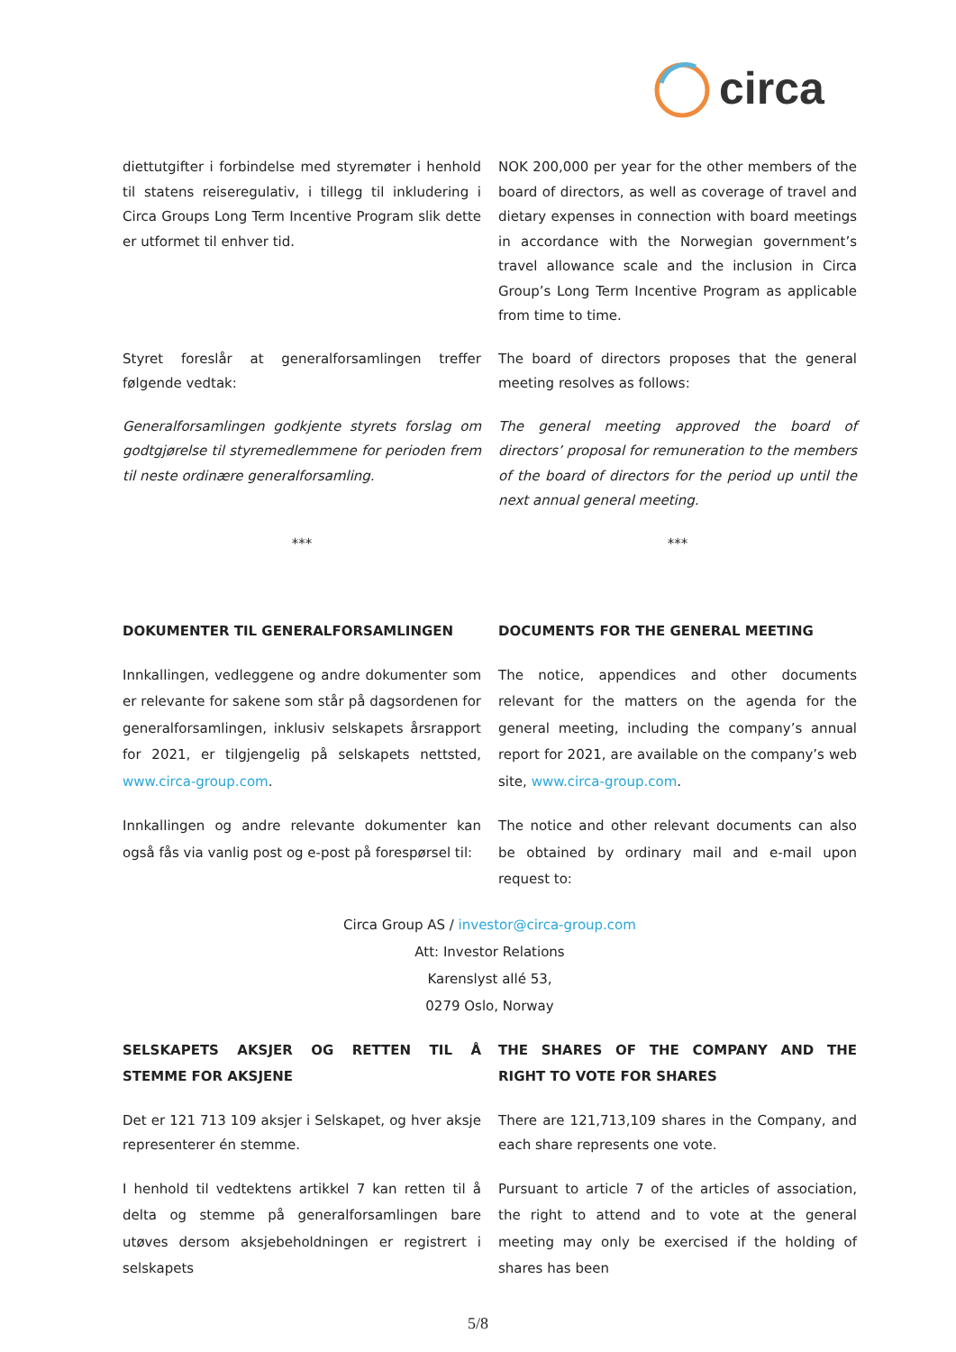circa
diettutgifter i forbindelse med styremøter i henhold til statens reiseregulativ, i tillegg til inkludering i Circa Groups Long Term Incentive Program slik dette er utformet til enhver tid.
NOK 200,000 per year for the other members of the board of directors, as well as coverage of travel and dietary expenses in connection with board meetings in accordance with the Norwegian government’s travel allowance scale and the inclusion in Circa Group’s Long Term Incentive Program as applicable from time to time.
Styret foreslår at generalforsamlingen treffer følgende vedtak:
The board of directors proposes that the general meeting resolves as follows:
Generalforsamlingen godkjente styrets forslag om godtgjørelse til styremedlemmene for perioden frem til neste ordinære generalforsamling.
The general meeting approved the board of directors’ proposal for remuneration to the members of the board of directors for the period up until the next annual general meeting.
*** ***
DOKUMENTER TIL GENERALFORSAMLINGEN DOCUMENTS FOR THE GENERAL MEETING
Innkallingen, vedleggene og andre dokumenter som er relevante for sakene som står på dagsordenen for generalforsamlingen, inklusiv selskapets årsrapport for 2021, er tilgjengelig på selskapets nettsted, www.circa-group.com.
The notice, appendices and other documents relevant for the matters on the agenda for the general meeting, including the company’s annual report for 2021, are available on the company’s web site, www.circa-group.com.
Innkallingen og andre relevante dokumenter kan også fås via vanlig post og e-post på forespørsel til:
The notice and other relevant documents can also be obtained by ordinary mail and e-mail upon request to:
Circa Group AS / investor@circa-group.com
Att: Investor Relations
Karenslyst allé 53,
0279 Oslo, Norway
SELSKAPETS AKSJER OG RETTEN TIL Å STEMME FOR AKSJENE
THE SHARES OF THE COMPANY AND THE RIGHT TO VOTE FOR SHARES
Det er 121 713 109 aksjer i Selskapet, og hver aksje representerer én stemme.
There are 121,713,109 shares in the Company, and each share represents one vote.
I henhold til vedtektens artikkel 7 kan retten til å delta og stemme på generalforsamlingen bare utøves dersom aksjebeholdningen er registrert i selskapets
Pursuant to article 7 of the articles of association, the right to attend and to vote at the general meeting may only be exercised if the holding of shares has been
5/8